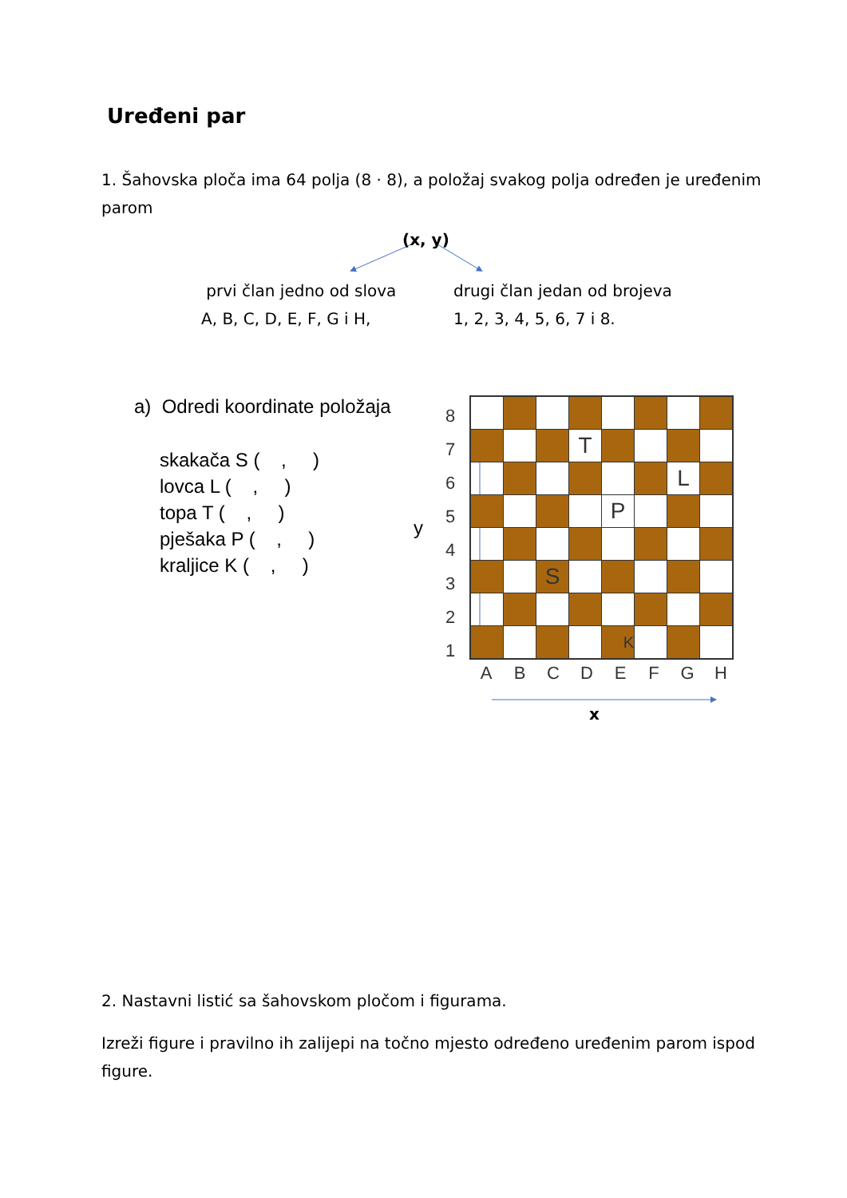Uređeni par
1. Šahovska ploča ima 64 polja (8 · 8), a položaj svakog polja određen je uređenim parom
(x, y)
prvi član jedno od slova
A, B, C, D, E, F, G i H,
drugi član jedan od brojeva
1, 2, 3, 4, 5, 6, 7 i 8.
a) Odredi koordinate položaja
skakača S ( , )
lovca L ( , )
topa T ( , )
pješaka P ( , )
kraljice K ( , )
y
8
7
6
5
4
3
2
1
| | | | T | | | | |
| | | | | | | L | |
| | | | | P | | | |
| | | S | | | | | |
| | | | | K | | | |
ABCDEFGH
x
2. Nastavni listić sa šahovskom pločom i figurama.
Izreži figure i pravilno ih zalijepi na točno mjesto određeno uređenim parom ispod figure.